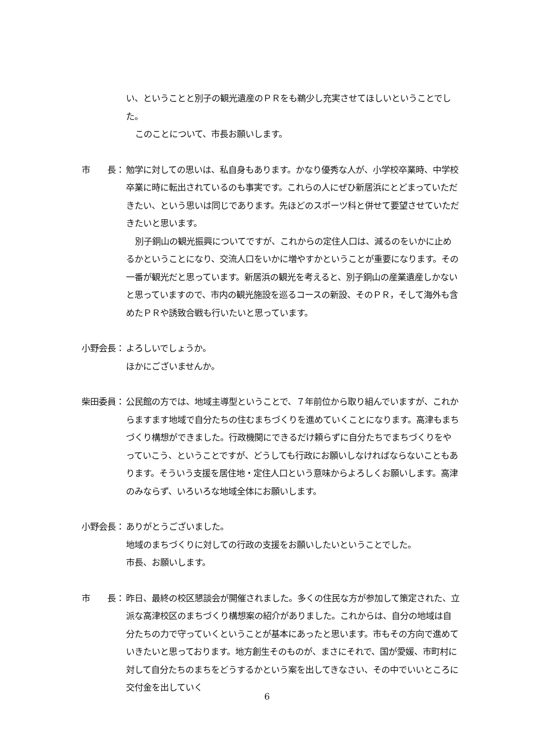い、ということと別子の観光遺産のＰＲをも鵜少し充実させてほしいということでした。
このことについて、市長お願いします。
市　　長： 勉学に対しての思いは、私自身もあります。かなり優秀な人が、小学校卒業時、中学校卒業に時に転出されているのも事実です。これらの人にぜひ新居浜にとどまっていただきたい、という思いは同じであります。先ほどのスポーツ科と併せて要望させていただきたいと思います。
別子銅山の観光振興についてですが、これからの定住人口は、減るのをいかに止めるかということになり、交流人口をいかに増やすかということが重要になります。その一番が観光だと思っています。新居浜の観光を考えると、別子銅山の産業遺産しかないと思っていますので、市内の観光施設を巡るコースの新設、そのＰＲ，そして海外も含めたＰＲや誘致合戦も行いたいと思っています。
小野会長： よろしいでしょうか。
ほかにございませんか。
柴田委員： 公民館の方では、地域主導型ということで、７年前位から取り組んでいますが、これからますます地域で自分たちの住むまちづくりを進めていくことになります。高津もまちづくり構想ができました。行政機関にできるだけ頼らずに自分たちでまちづくりをやっていこう、ということですが、どうしても行政にお願いしなければならないこともあります。そういう支援を居住地・定住人口という意味からよろしくお願いします。高津のみならず、いろいろな地域全体にお願いします。
小野会長： ありがとうございました。
地域のまちづくりに対しての行政の支援をお願いしたいということでした。
市長、お願いします。
市　　長： 昨日、最終の校区懇談会が開催されました。多くの住民な方が参加して策定された、立派な高津校区のまちづくり構想案の紹介がありました。これからは、自分の地域は自分たちの力で守っていくということが基本にあったと思います。市もその方向で進めていきたいと思っております。地方創生そのものが、まさにそれで、国が愛媛、市町村に対して自分たちのまちをどうするかという案を出してきなさい、その中でいいところに交付金を出していく
6